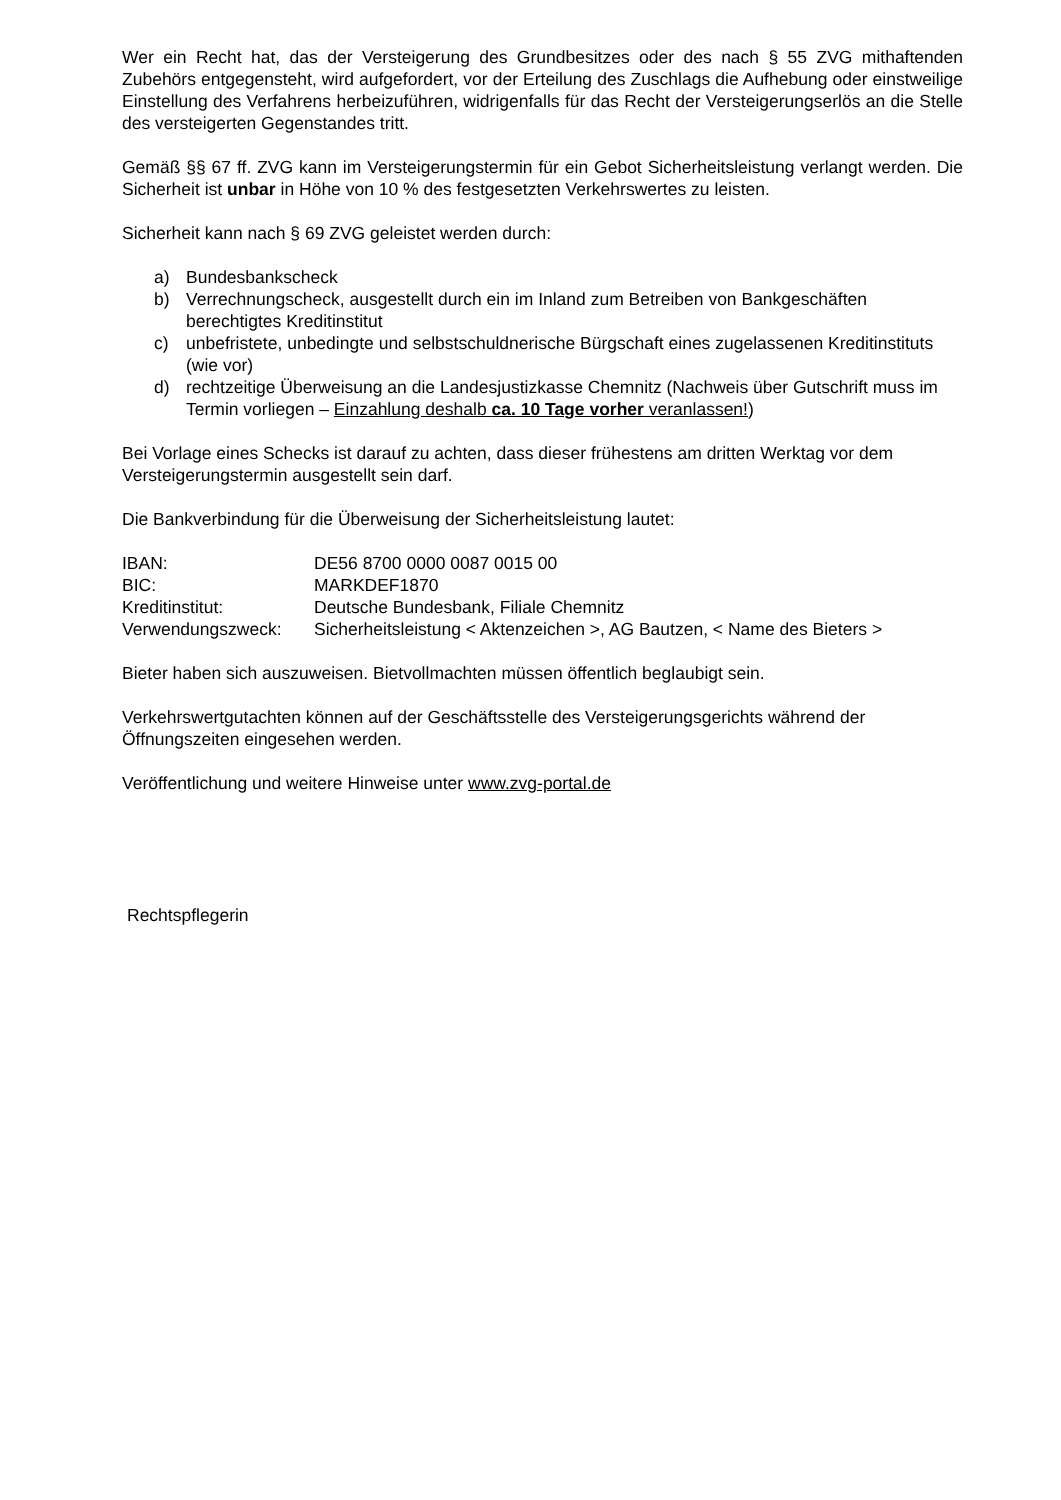Wer ein Recht hat, das der Versteigerung des Grundbesitzes oder des nach § 55 ZVG mithaftenden Zubehörs entgegensteht, wird aufgefordert, vor der Erteilung des Zuschlags die Aufhebung oder einstweilige Einstellung des Verfahrens herbeizuführen, widrigenfalls für das Recht der Versteigerungserlös an die Stelle des versteigerten Gegenstandes tritt.
Gemäß §§ 67 ff. ZVG kann im Versteigerungstermin für ein Gebot Sicherheitsleistung verlangt werden. Die Sicherheit ist unbar in Höhe von 10 % des festgesetzten Verkehrswertes zu leisten.
Sicherheit kann nach § 69 ZVG geleistet werden durch:
a) Bundesbankscheck
b) Verrechnungscheck, ausgestellt durch ein im Inland zum Betreiben von Bankgeschäften berechtigtes Kreditinstitut
c) unbefristete, unbedingte und selbstschuldnerische Bürgschaft eines zugelassenen Kreditinstituts (wie vor)
d) rechtzeitige Überweisung an die Landesjustizkasse Chemnitz (Nachweis über Gutschrift muss im Termin vorliegen – Einzahlung deshalb ca. 10 Tage vorher veranlassen!)
Bei Vorlage eines Schecks ist darauf zu achten, dass dieser frühestens am dritten Werktag vor dem Versteigerungstermin ausgestellt sein darf.
Die Bankverbindung für die Überweisung der Sicherheitsleistung lautet:
| IBAN: | DE56 8700 0000 0087 0015 00 |
| BIC: | MARKDEF1870 |
| Kreditinstitut: | Deutsche Bundesbank, Filiale Chemnitz |
| Verwendungszweck: | Sicherheitsleistung < Aktenzeichen >, AG Bautzen, < Name des Bieters > |
Bieter haben sich auszuweisen. Bietvollmachten müssen öffentlich beglaubigt sein.
Verkehrswertgutachten können auf der Geschäftsstelle des Versteigerungsgerichts während der Öffnungszeiten eingesehen werden.
Veröffentlichung und weitere Hinweise unter www.zvg-portal.de
Rechtspflegerin